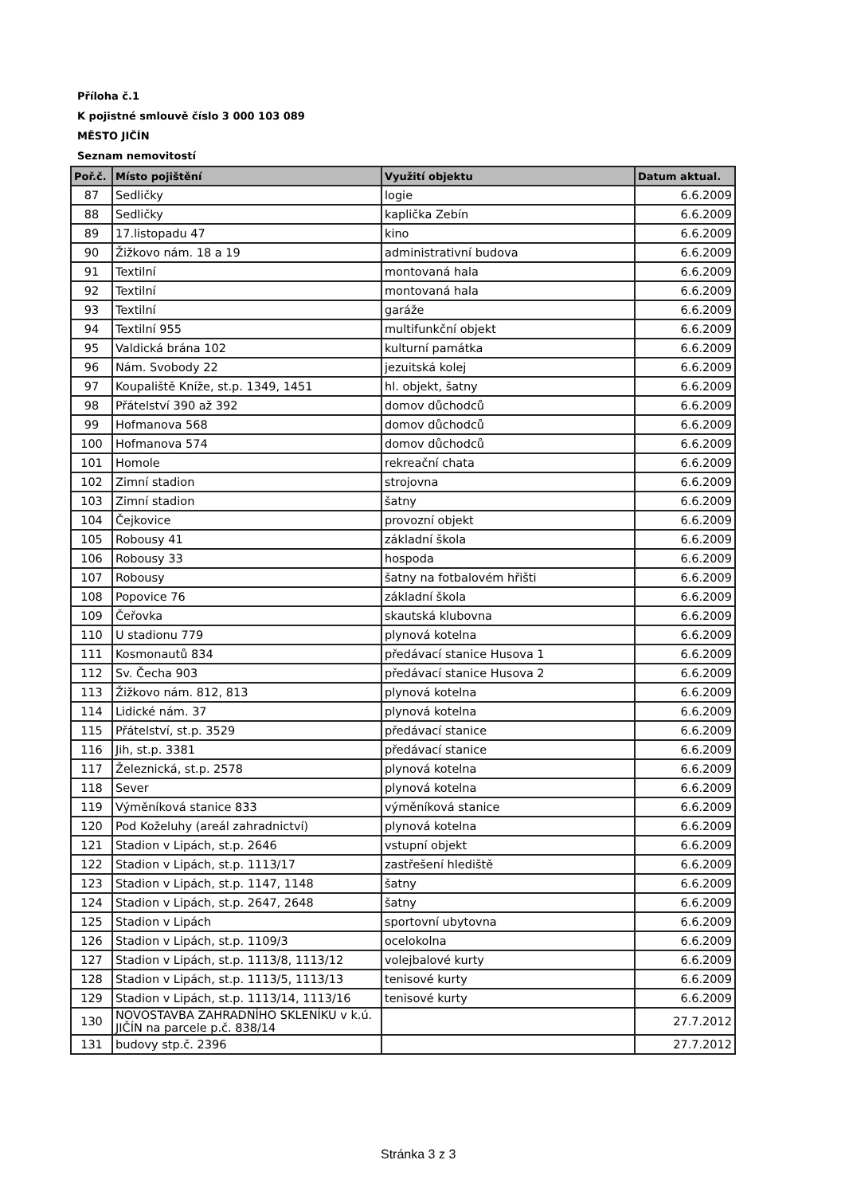Příloha č.1
K pojistné smlouvě číslo 3 000 103 089
MĚSTO JIČÍN
Seznam nemovitostí
| Poř.č. | Místo pojištění | Využití objektu | Datum aktual. |
| --- | --- | --- | --- |
| 87 | Sedličky | logie | 6.6.2009 |
| 88 | Sedličky | kaplička Zebín | 6.6.2009 |
| 89 | 17.listopadu 47 | kino | 6.6.2009 |
| 90 | Žižkovo nám. 18 a 19 | administrativní budova | 6.6.2009 |
| 91 | Textilní | montovaná hala | 6.6.2009 |
| 92 | Textilní | montovaná hala | 6.6.2009 |
| 93 | Textilní | garáže | 6.6.2009 |
| 94 | Textilní 955 | multifunkční objekt | 6.6.2009 |
| 95 | Valdická brána 102 | kulturní památka | 6.6.2009 |
| 96 | Nám. Svobody 22 | jezuitská kolej | 6.6.2009 |
| 97 | Koupaliště Kníže, st.p. 1349, 1451 | hl. objekt, šatny | 6.6.2009 |
| 98 | Přátelství 390 až 392 | domov důchodců | 6.6.2009 |
| 99 | Hofmanova 568 | domov důchodců | 6.6.2009 |
| 100 | Hofmanova 574 | domov důchodců | 6.6.2009 |
| 101 | Homole | rekreační chata | 6.6.2009 |
| 102 | Zimní stadion | strojovna | 6.6.2009 |
| 103 | Zimní stadion | šatny | 6.6.2009 |
| 104 | Čejkovice | provozní objekt | 6.6.2009 |
| 105 | Robousy 41 | základní škola | 6.6.2009 |
| 106 | Robousy 33 | hospoda | 6.6.2009 |
| 107 | Robousy | šatny na fotbalovém hřišti | 6.6.2009 |
| 108 | Popovice 76 | základní škola | 6.6.2009 |
| 109 | Čeřovka | skautská klubovna | 6.6.2009 |
| 110 | U stadionu 779 | plynová kotelna | 6.6.2009 |
| 111 | Kosmonautů 834 | předávací stanice Husova 1 | 6.6.2009 |
| 112 | Sv. Čecha 903 | předávací stanice Husova 2 | 6.6.2009 |
| 113 | Žižkovo nám. 812, 813 | plynová kotelna | 6.6.2009 |
| 114 | Lidické nám. 37 | plynová kotelna | 6.6.2009 |
| 115 | Přátelství, st.p. 3529 | předávací stanice | 6.6.2009 |
| 116 | Jih, st.p. 3381 | předávací stanice | 6.6.2009 |
| 117 | Železnická, st.p. 2578 | plynová kotelna | 6.6.2009 |
| 118 | Sever | plynová kotelna | 6.6.2009 |
| 119 | Výměníková stanice 833 | výměníková stanice | 6.6.2009 |
| 120 | Pod Koželuhy (areál zahradnictví) | plynová kotelna | 6.6.2009 |
| 121 | Stadion v Lipách, st.p. 2646 | vstupní objekt | 6.6.2009 |
| 122 | Stadion v Lipách, st.p. 1113/17 | zastřešení hlediště | 6.6.2009 |
| 123 | Stadion v Lipách, st.p. 1147, 1148 | šatny | 6.6.2009 |
| 124 | Stadion v Lipách, st.p. 2647, 2648 | šatny | 6.6.2009 |
| 125 | Stadion v Lipách | sportovní ubytovna | 6.6.2009 |
| 126 | Stadion v Lipách, st.p. 1109/3 | ocelokolna | 6.6.2009 |
| 127 | Stadion v Lipách, st.p. 1113/8, 1113/12 | volejbalové kurty | 6.6.2009 |
| 128 | Stadion v Lipách, st.p. 1113/5, 1113/13 | tenisové kurty | 6.6.2009 |
| 129 | Stadion v Lipách, st.p. 1113/14, 1113/16 | tenisové kurty | 6.6.2009 |
| 130 | NOVOSTAVBA ZAHRADNÍHO SKLENÍKU v k.ú. JIČÍN na parcele p.č. 838/14 | | 27.7.2012 |
| 131 | budovy stp.č. 2396 | | 27.7.2012 |
Stránka 3 z 3